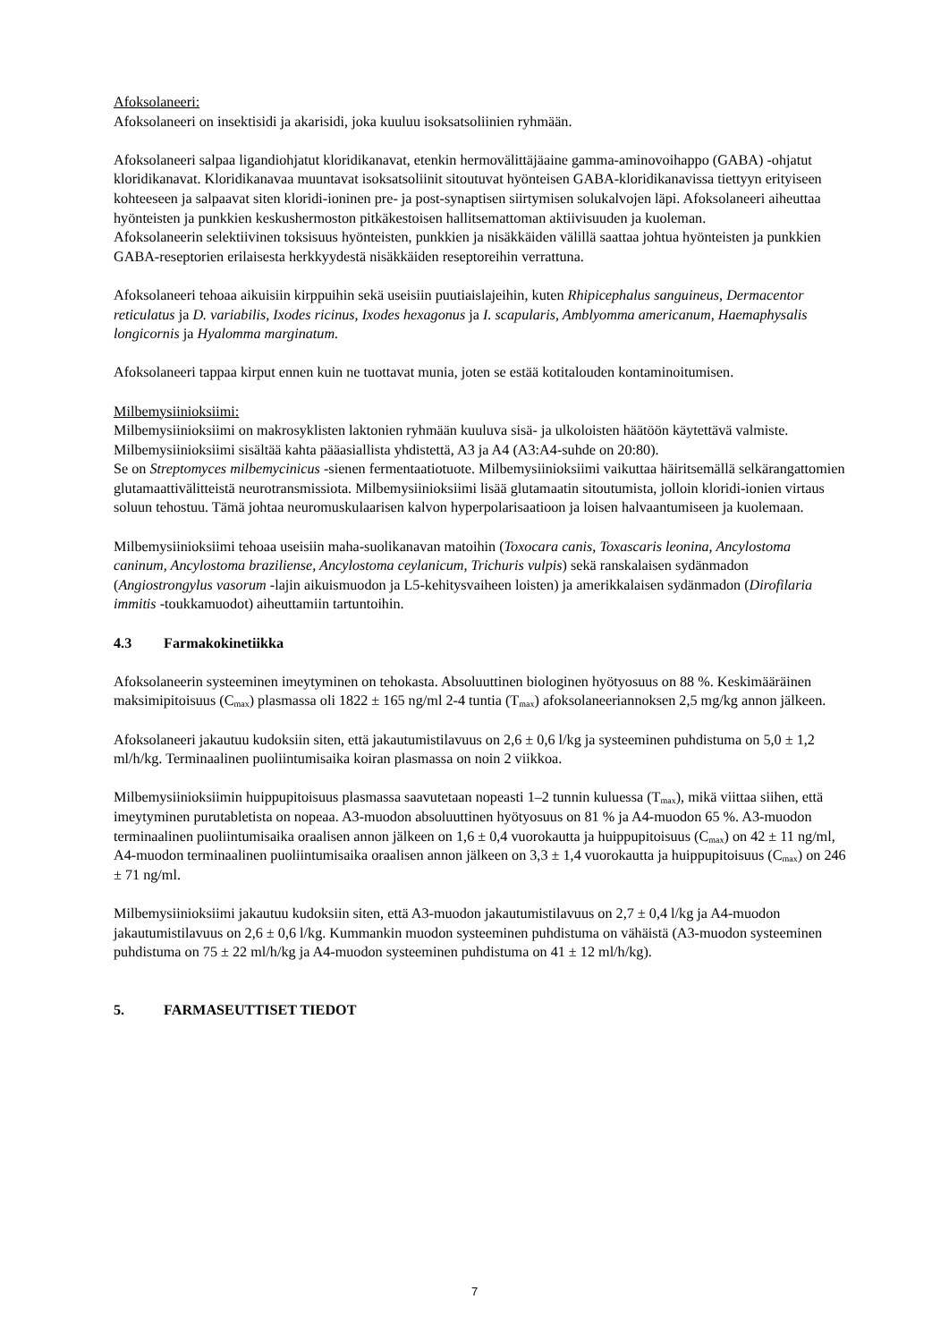Afoksolaneeri:
Afoksolaneeri on insektisidi ja akarisidi, joka kuuluu isoksatsoliinien ryhmään.
Afoksolaneeri salpaa ligandiohjatut kloridikanavat, etenkin hermovälittäjäaine gamma-aminovoihappo (GABA) -ohjatut kloridikanavat. Kloridikanavaa muuntavat isoksatsoliinit sitoutuvat hyönteisen GABA-kloridikanavissa tiettyyn erityiseen kohteeseen ja salpaavat siten kloridi-ioninen pre- ja post-synaptisen siirtymisen solukalvojen läpi. Afoksolaneeri aiheuttaa hyönteisten ja punkkien keskushermoston pitkäkestoisen hallitsemattoman aktiivisuuden ja kuoleman.
Afoksolaneerin selektiivinen toksisuus hyönteisten, punkkien ja nisäkkäiden välillä saattaa johtua hyönteisten ja punkkien GABA-reseptorien erilaisesta herkkyydestä nisäkkäiden reseptoreihin verrattuna.
Afoksolaneeri tehoaa aikuisiin kirppuihin sekä useisiin puutiaislajeihin, kuten Rhipicephalus sanguineus, Dermacentor reticulatus ja D. variabilis, Ixodes ricinus, Ixodes hexagonus ja I. scapularis, Amblyomma americanum, Haemaphysalis longicornis ja Hyalomma marginatum.
Afoksolaneeri tappaa kirput ennen kuin ne tuottavat munia, joten se estää kotitalouden kontaminoitumisen.
Milbemysiinioksiimi:
Milbemysiinioksiimi on makrosyklisten laktonien ryhmään kuuluva sisä- ja ulkoloisten häätöön käytettävä valmiste.
Milbemysiinioksiimi sisältää kahta pääasiallista yhdistettä, A3 ja A4 (A3:A4-suhde on 20:80).
Se on Streptomyces milbemycinicus -sienen fermentaatiotuote. Milbemysiinioksiimi vaikuttaa häiritsemällä selkärangattomien glutamaattivälitteistä neurotransmissiota. Milbemysiinioksiimi lisää glutamaatin sitoutumista, jolloin kloridi-ionien virtaus soluun tehostuu. Tämä johtaa neuromuskulaarisen kalvon hyperpolarisaatioon ja loisen halvaantumiseen ja kuolemaan.
Milbemysiinioksiimi tehoaa useisiin maha-suolikanavan matoihin (Toxocara canis, Toxascaris leonina, Ancylostoma caninum, Ancylostoma braziliense, Ancylostoma ceylanicum, Trichuris vulpis) sekä ranskalaisen sydänmadon (Angiostrongylus vasorum -lajin aikuismuodon ja L5-kehitysvaiheen loisten) ja amerikkalaisen sydänmadon (Dirofilaria immitis -toukkamuodot) aiheuttamiin tartuntoihin.
4.3 Farmakokinetiikka
Afoksolaneerin systeeminen imeytyminen on tehokasta. Absoluuttinen biologinen hyötyosuus on 88 %. Keskimääräinen maksimipitoisuus (C<sub>max</sub>) plasmassa oli 1822 ± 165 ng/ml 2-4 tuntia (T<sub>max</sub>) afoksolaneeriannoksen 2,5 mg/kg annon jälkeen.
Afoksolaneeri jakautuu kudoksiin siten, että jakautumistilavuus on 2,6 ± 0,6 l/kg ja systeeminen puhdistuma on 5,0 ± 1,2 ml/h/kg. Terminaalinen puoliintumisaika koiran plasmassa on noin 2 viikkoa.
Milbemysiinioksiimin huippupitoisuus plasmassa saavutetaan nopeasti 1–2 tunnin kuluessa (T<sub>max</sub>), mikä viittaa siihen, että imeytyminen purutabletista on nopeaa. A3-muodon absoluuttinen hyötyosuus on 81 % ja A4-muodon 65 %. A3-muodon terminaalinen puoliintumisaika oraalisen annon jälkeen on 1,6 ± 0,4 vuorokautta ja huippupitoisuus (C<sub>max</sub>) on 42 ± 11 ng/ml, A4-muodon terminaalinen puoliintumisaika oraalisen annon jälkeen on 3,3 ± 1,4 vuorokautta ja huippupitoisuus (C<sub>max</sub>) on 246 ± 71 ng/ml.
Milbemysiinioksiimi jakautuu kudoksiin siten, että A3-muodon jakautumistilavuus on 2,7 ± 0,4 l/kg ja A4-muodon jakautumistilavuus on 2,6 ± 0,6 l/kg. Kummankin muodon systeeminen puhdistuma on vähäistä (A3-muodon systeeminen puhdistuma on 75 ± 22 ml/h/kg ja A4-muodon systeeminen puhdistuma on 41 ± 12 ml/h/kg).
5. FARMASEUTTISET TIEDOT
7